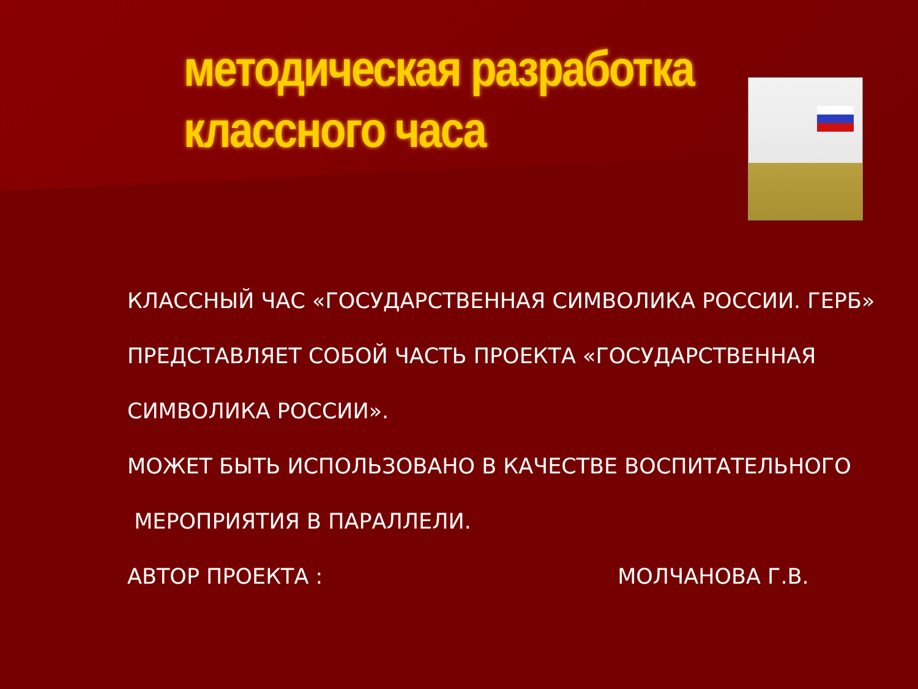методическая разработка
классного часа
КЛАССНЫЙ ЧАС «ГОСУДАРСТВЕННАЯ СИМВОЛИКА РОССИИ. ГЕРБ»
ПРЕДСТАВЛЯЕТ СОБОЙ ЧАСТЬ ПРОЕКТА «ГОСУДАРСТВЕННАЯ
СИМВОЛИКА РОССИИ».
МОЖЕТ БЫТЬ ИСПОЛЬЗОВАНО В КАЧЕСТВЕ ВОСПИТАТЕЛЬНОГО
МЕРОПРИЯТИЯ В ПАРАЛЛЕЛИ.
АВТОР ПРОЕКТА : МОЛЧАНОВА Г.В.